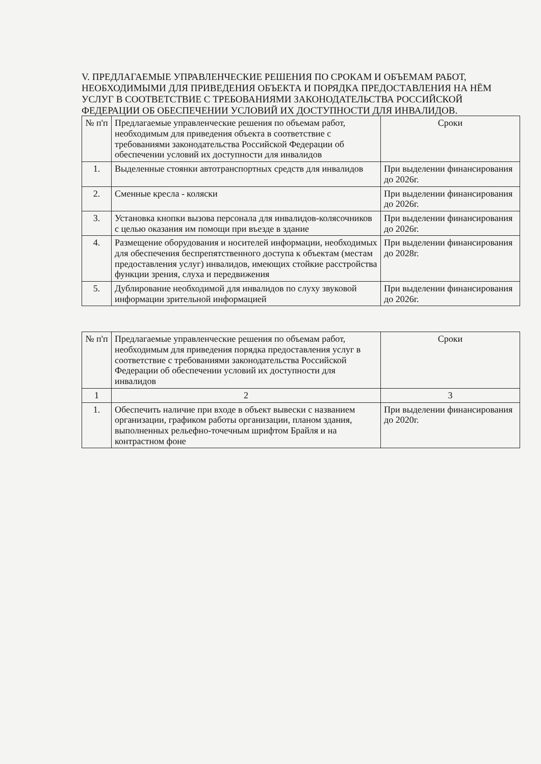V. ПРЕДЛАГАЕМЫЕ УПРАВЛЕНЧЕСКИЕ РЕШЕНИЯ ПО СРОКАМ И ОБЪЕМАМ РАБОТ, НЕОБХОДИМЫМИ ДЛЯ ПРИВЕДЕНИЯ ОБЪЕКТА И ПОРЯДКА ПРЕДОСТАВЛЕНИЯ НА НЁМ УСЛУГ В СООТВЕТСТВИЕ С ТРЕБОВАНИЯМИ ЗАКОНОДАТЕЛЬСТВА РОССИЙСКОЙ ФЕДЕРАЦИИ ОБ ОБЕСПЕЧЕНИИ УСЛОВИЙ ИХ ДОСТУПНОСТИ ДЛЯ ИНВАЛИДОВ.
| № п'п | Предлагаемые управленческие решения по объемам работ, необходимым для приведения объекта в соответствие с требованиями законодательства Российской Федерации об обеспечении условий их доступности для инвалидов | Сроки |
| --- | --- | --- |
| 1. | Выделенные стоянки автотранспортных средств для инвалидов | При выделении финансирования до 2026г. |
| 2. | Сменные кресла - коляски | При выделении финансирования до 2026г. |
| 3. | Установка кнопки вызова персонала для инвалидов-колясочников с целью оказания им помощи при въезде в здание | При выделении финансирования до 2026г. |
| 4. | Размещение оборудования и носителей информации, необходимых для обеспечения беспрепятственного доступа к объектам (местам предоставления услуг) инвалидов, имеющих стойкие расстройства функции зрения, слуха и передвижения | При выделении финансирования до 2028г. |
| 5. | Дублирование необходимой для инвалидов по слуху звуковой информации зрительной информацией | При выделении финансирования до 2026г. |
| № п'п | Предлагаемые управленческие решения по объемам работ, необходимым для приведения порядка предоставления услуг в соответствие с требованиями законодательства Российской Федерации об обеспечении условий их доступности для инвалидов | Сроки |
| --- | --- | --- |
| 1 | 2 | 3 |
| 1. | Обеспечить наличие при входе в объект вывески с названием организации, графиком работы организации, планом здания, выполненных рельефно-точечным шрифтом Брайля и на контрастном фоне | При выделении финансирования до 2020г. |